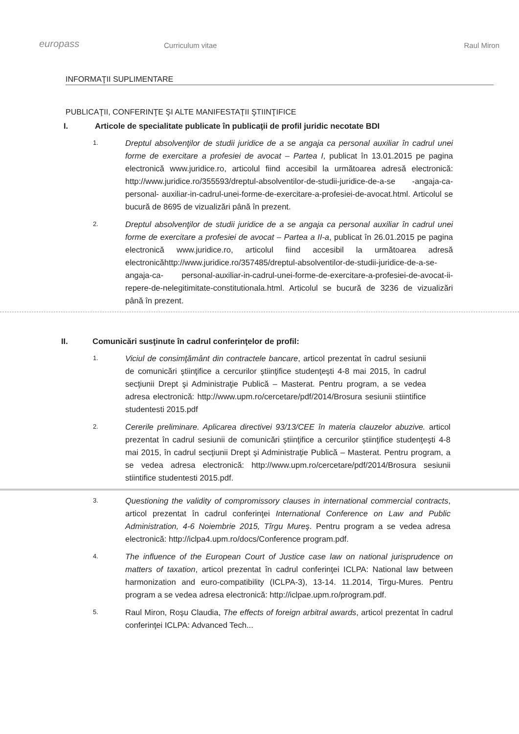europass
Curriculum vitae
Raul Miron
INFORMAŢII SUPLIMENTARE
PUBLICAŢII, CONFERINŢE ŞI ALTE MANIFESTAŢII ŞTIINŢIFICE
I. Articole de specialitate publicate în publicaţii de profil juridic necotate BDI
1.
Dreptul absolvenţilor de studii juridice de a se angaja ca personal auxiliar în cadrul unei forme de exercitare a profesiei de avocat – Partea I, publicat în 13.01.2015 pe pagina electronică www.juridice.ro, articolul fiind accesibil la următoarea adresă electronică: http://www.juridice.ro/355593/dreptul-absolventilor-de-studii-juridice-de-a-se -angaja-ca-personal- auxiliar-in-cadrul-unei-forme-de-exercitare-a-profesiei-de-avocat.html. Articolul se bucură de 8695 de vizualizări până în prezent.
2.
Dreptul absolvenţilor de studii juridice de a se angaja ca personal auxiliar în cadrul unei forme de exercitare a profesiei de avocat – Partea a II-a, publicat în 26.01.2015 pe pagina electronică www.juridice.ro, articolul fiind accesibil la următoarea adresă electronicăhttp://www.juridice.ro/357485/dreptul-absolventilor-de-studii-juridice-de-a-se-angaja-ca- personal-auxiliar-in-cadrul-unei-forme-de-exercitare-a-profesiei-de-avocat-ii-repere-de-nelegitimitate-constitutionala.html. Articolul se bucură de 3236 de vizualizări până în prezent.
II. Comunicări susţinute în cadrul conferinţelor de profil:
1.
Viciul de consimţământ din contractele bancare, articol prezentat în cadrul sesiunii de comunicări ştiinţifice a cercurilor ştiinţifice studenţeşti 4-8 mai 2015, în cadrul secţiunii Drept şi Administraţie Publică – Masterat. Pentru program, a se vedea adresa electronică: http://www.upm.ro/cercetare/pdf/2014/Brosura sesiunii stiintifice studentesti 2015.pdf
2.
Cererile preliminare. Aplicarea directivei 93/13/CEE în materia clauzelor abuzive. articol prezentat în cadrul sesiunii de comunicări ştiinţifice a cercurilor ştiinţifice studenţeşti 4-8 mai 2015, în cadrul secţiunii Drept şi Administraţie Publică – Masterat. Pentru program, a se vedea adresa electronică: http://www.upm.ro/cercetare/pdf/2014/Brosura sesiunii stiintifice studentesti 2015.pdf.
3.
Questioning the validity of compromissory clauses in international commercial contracts, articol prezentat în cadrul conferinţei International Conference on Law and Public Administration, 4-6 Noiembrie 2015, Tîrgu Mureş. Pentru program a se vedea adresa electronică: http://iclpa4.upm.ro/docs/Conference program.pdf.
4.
The influence of the European Court of Justice case law on national jurisprudence on matters of taxation, articol prezentat în cadrul conferinţei ICLPA: National law between harmonization and euro-compatibility (ICLPA-3), 13-14. 11.2014, Tirgu-Mures. Pentru program a se vedea adresa electronică: http://iclpae.upm.ro/program.pdf.
5.
Raul Miron, Roşu Claudia, The effects of foreign arbitral awards, articol prezentat în cadrul conferinţei ICLPA: Advanced Tech...